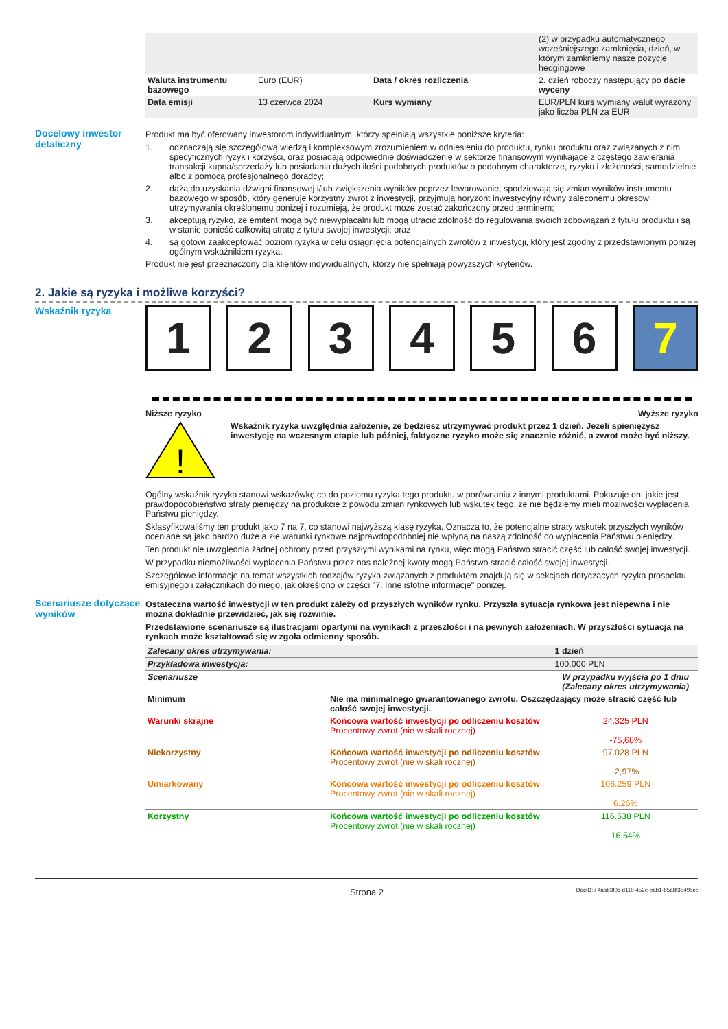| | | | (2) w przypadku automatycznego wcześniejszego zamknięcia, dzień, w którym zamkniemy nasze pozycje hedgingowe |
| Waluta instrumentu bazowego | Euro (EUR) | Data / okres rozliczenia | 2. dzień roboczy następujący po dacie wyceny |
| Data emisji | 13 czerwca 2024 | Kurs wymiany | EUR/PLN kurs wymiany walut wyrażony jako liczba PLN za EUR |
Docelowy inwestor detaliczny
Produkt ma być oferowany inwestorom indywidualnym, którzy spełniają wszystkie poniższe kryteria:
1. odznaczają się szczegółową wiedzą i kompleksowym zrozumieniem w odniesieniu do produktu, rynku produktu oraz związanych z nim specyficznych ryzyk i korzyści, oraz posiadają odpowiednie doświadczenie w sektorze finansowym wynikające z częstego zawierania transakcji kupna/sprzedaży lub posiadania dużych ilości podobnych produktów o podobnym charakterze, ryzyku i złożoności, samodzielnie albo z pomocą profesjonalnego doradcy;
2. dążą do uzyskania dźwigni finansowej i/lub zwiększenia wyników poprzez lewarowanie, spodziewają się zmian wyników instrumentu bazowego w sposób, który generuje korzystny zwrot z inwestycji, przyjmują horyzont inwestycyjny równy zaleconemu okresowi utrzymywania określonemu poniżej i rozumieją, że produkt może zostać zakończony przed terminem;
3. akceptują ryzyko, że emitent mogą być niewypłacalni lub mogą utracić zdolność do regulowania swoich zobowiązań z tytułu produktu i są w stanie ponieść całkowitą stratę z tytułu swojej inwestycji; oraz
4. są gotowi zaakceptować poziom ryzyka w celu osiągnięcia potencjalnych zwrotów z inwestycji, który jest zgodny z przedstawionym poniżej ogólnym wskaźnikiem ryzyka.
Produkt nie jest przeznaczony dla klientów indywidualnych, którzy nie spełniają powyższych kryteriów.
2. Jakie są ryzyka i możliwe korzyści?
Wskaźnik ryzyka
1 2 3 4 5 6 7
Niższe ryzyko Wyższe ryzyko
!
Wskaźnik ryzyka uwzględnia założenie, że będziesz utrzymywać produkt przez 1 dzień. Jeżeli spieniężysz inwestycję na wczesnym etapie lub później, faktyczne ryzyko może się znacznie różnić, a zwrot może być niższy.
Ogólny wskaźnik ryzyka stanowi wskazówkę co do poziomu ryzyka tego produktu w porównaniu z innymi produktami. Pokazuje on, jakie jest prawdopodobieństwo straty pieniędzy na produkcie z powodu zmian rynkowych lub wskutek tego, że nie będziemy mieli możliwości wypłacenia Państwu pieniędzy.
Sklasyfikowaliśmy ten produkt jako 7 na 7, co stanowi najwyższą klasę ryzyka. Oznacza to, że potencjalne straty wskutek przyszłych wyników oceniane są jako bardzo duże a złe warunki rynkowe najprawdopodobniej nie wpłyną na naszą zdolność do wypłacenia Państwu pieniędzy.
Ten produkt nie uwzględnia żadnej ochrony przed przyszłymi wynikami na rynku, więc mogą Państwo stracić część lub całość swojej inwestycji.
W przypadku niemożliwości wypłacenia Państwu przez nas należnej kwoty mogą Państwo stracić całość swojej inwestycji.
Szczegółowe informacje na temat wszystkich rodzajów ryzyka związanych z produktem znajdują się w sekcjach dotyczących ryzyka prospektu emisyjnego i załącznikach do niego, jak określono w części "7. Inne istotne informacje" poniżej.
Scenariusze dotyczące wyników
Ostateczna wartość inwestycji w ten produkt zależy od przyszłych wyników rynku. Przyszła sytuacja rynkowa jest niepewna i nie można dokładnie przewidzieć, jak się rozwinie.
Przedstawione scenariusze są ilustracjami opartymi na wynikach z przeszłości i na pewnych założeniach. W przyszłości sytuacja na rynkach może kształtować się w zgoła odmienny sposób.
| Zalecany okres utrzymywania: | | 1 dzień |
| Przykładowa inwestycja: | | 100.000 PLN |
| Scenariusze | | W przypadku wyjścia po 1 dniu (Zalecany okres utrzymywania) |
| Minimum | Nie ma minimalnego gwarantowanego zwrotu. Oszczędzający może stracić część lub całość swojej inwestycji. | |
| Warunki skrajne | Końcowa wartość inwestycji po odliczeniu kosztów Procentowy zwrot (nie w skali rocznej) | 24.325 PLN -75,68% |
| Niekorzystny | Końcowa wartość inwestycji po odliczeniu kosztów Procentowy zwrot (nie w skali rocznej) | 97.028 PLN -2,97% |
| Umiarkowany | Końcowa wartość inwestycji po odliczeniu kosztów Procentowy zwrot (nie w skali rocznej) | 106.259 PLN 6,26% |
| Korzystny | Końcowa wartość inwestycji po odliczeniu kosztów Procentowy zwrot (nie w skali rocznej) | 116.538 PLN 16,54% |
Strona 2 DocID: / 4aab3f0c-d110-452e-bab1-85a8f3e495ce